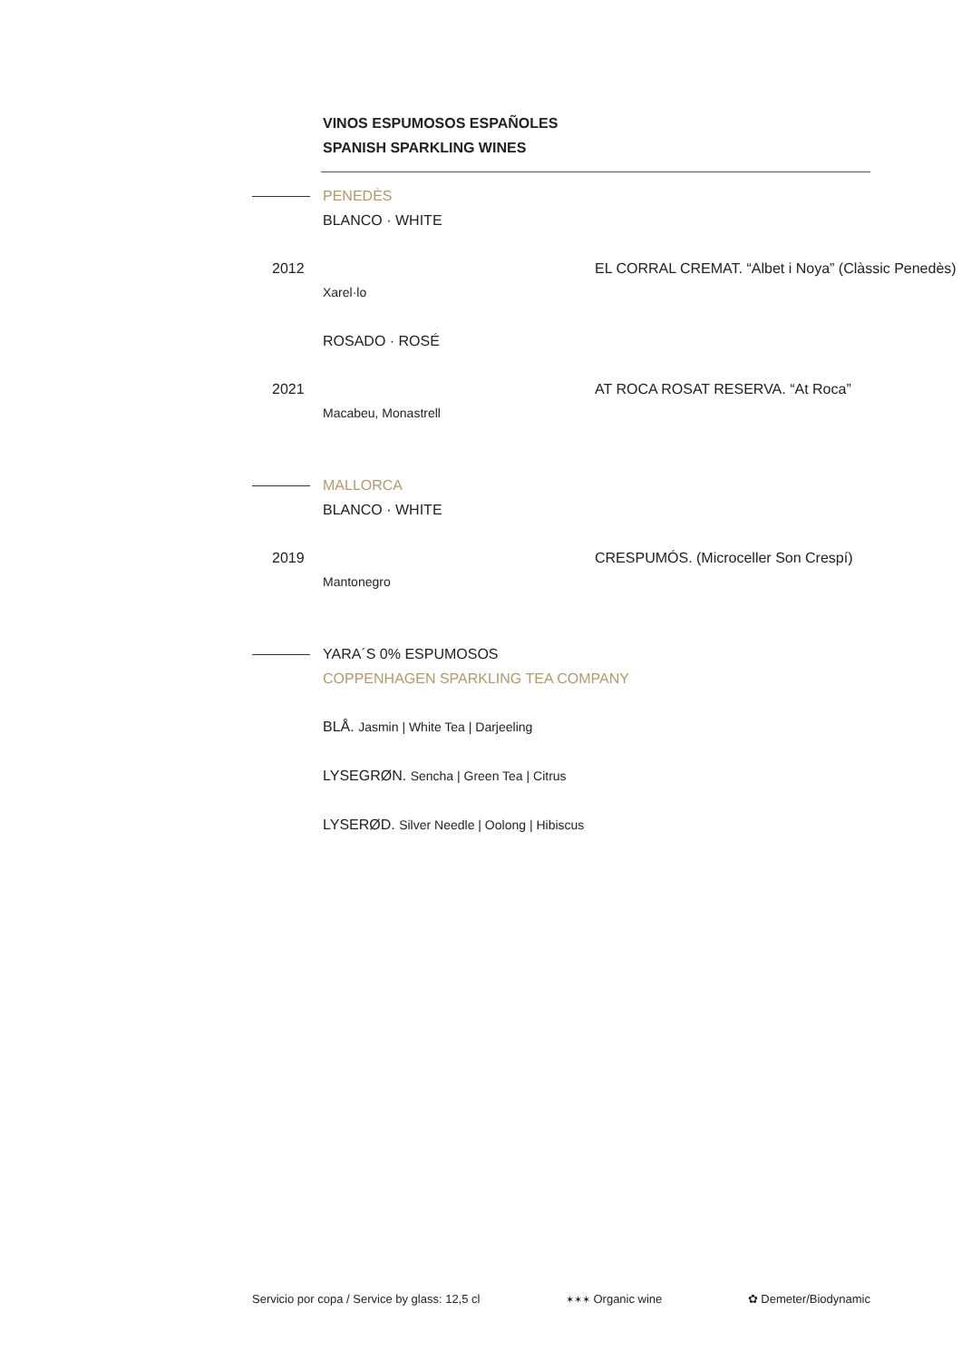VINOS ESPUMOSOS ESPAÑOLES
SPANISH SPARKLING WINES
PENEDÈS
BLANCO · WHITE
2012 EL CORRAL CREMAT. “Albet i Noya” (Clàssic Penedès)
Xarel·lo
ROSADO · ROSÉ
2021 AT ROCA ROSAT RESERVA. “At Roca”
Macabeu, Monastrell
MALLORCA
BLANCO · WHITE
2019 CRESPUMÓS. (Microceller Son Crespí)
Mantonegro
YARA´S 0% ESPUMOSOS
COPPENHAGEN SPARKLING TEA COMPANY
BLÅ. Jasmin | White Tea | Darjeeling
LYSEGRØN. Sencha | Green Tea | Citrus
LYSERØD. Silver Needle | Oolong | Hibiscus
Servicio por copa / Service by glass: 12,5 cl ✶✶✶ Organic wine ✿ Demeter/Biodynamic